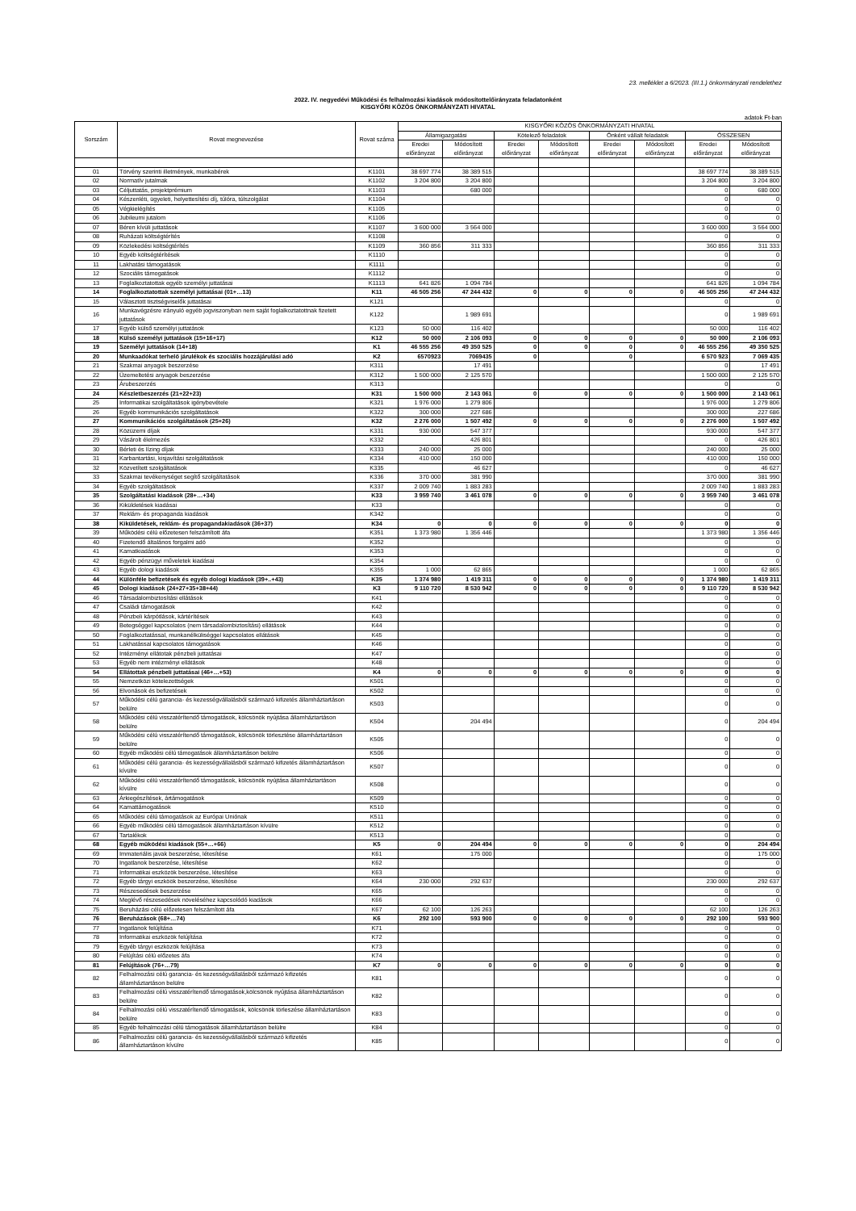23. melléklet a 6/2023. (III.1.) önkormányzati rendelethez
2022. IV. negyedévi Működési és felhalmozási kiadások módosítottelőirányzata feladatonként
KISGYŐRI KÖZÖS ÖNKORMÁNYZATI HIVATAL
adatok Ft-ban
| Sorszám | Rovat megnevezése | Rovat száma | KISGYŐRI KÖZÖS ÖNKORMÁNYZATI HIVATAL | | | | | | | |
| --- | --- | --- | --- | --- | --- | --- | --- | --- | --- | --- |
| | | | Államigazgatási | | Kötelező feladatok | | Önként vállalt feladatok | | ÖSSZESEN | |
| | | | Eredei előirányzat | Módosított előirányzat | Eredei előirányzat | Módosított előirányzat | Eredei előirányzat | Módosított előirányzat | Eredei előirányzat | Módosított előirányzat |
| 01 | Törvény szerinti illetmények, munkabérek | K1101 | 38 697 774 | 38 389 515 | | | | | 38 697 774 | 38 389 515 |
| 02 | Normatív jutalmak | K1102 | 3 204 800 | 3 204 800 | | | | | 3 204 800 | 3 204 800 |
| 03 | Céljuttatás, projektprémium | K1103 | | 680 000 | | | | | 0 | 680 000 |
| 04 | Készenléti, ügyeleti, helyettesítési díj, túlóra, túlszolgálat | K1104 | | | | | | | 0 | 0 |
| 05 | Végkielégítés | K1105 | | | | | | | 0 | 0 |
| 06 | Jubileumi jutalom | K1106 | | | | | | | 0 | 0 |
| 07 | Béren kívüli juttatások | K1107 | 3 600 000 | 3 564 000 | | | | | 3 600 000 | 3 564 000 |
| 08 | Ruházati költségtérítés | K1108 | | | | | | | 0 | 0 |
| 09 | Közlekedési költségtérítés | K1109 | 360 856 | 311 333 | | | | | 360 856 | 311 333 |
| 10 | Egyéb költségtérítések | K1110 | | | | | | | 0 | 0 |
| 11 | Lakhatási támogatások | K1111 | | | | | | | 0 | 0 |
| 12 | Szociális támogatások | K1112 | | | | | | | 0 | 0 |
| 13 | Foglalkoztatottak egyéb személyi juttatásai | K1113 | 641 826 | 1 094 784 | | | | | 641 826 | 1 094 784 |
| 14 | Foglalkoztatottak személyi juttatásai (01+…13) | K11 | 46 505 256 | 47 244 432 | 0 | 0 | 0 | 0 | 46 505 256 | 47 244 432 |
| 15 | Választott tisztségviselők juttatásai | K121 | | | | | | | 0 | 0 |
| 16 | Munkavégzésre irányuló egyéb jogviszonyban nem saját foglalkoztatottnak fizetett juttatások | K122 | | 1 989 691 | | | | | 0 | 1 989 691 |
| 17 | Egyéb külső személyi juttatások | K123 | 50 000 | 116 402 | | | | | 50 000 | 116 402 |
| 18 | Külső személyi juttatások (15+16+17) | K12 | 50 000 | 2 106 093 | 0 | 0 | 0 | 0 | 50 000 | 2 106 093 |
| 19 | Személyi juttatások (14+18) | K1 | 46 555 256 | 49 350 525 | 0 | 0 | 0 | 0 | 46 555 256 | 49 350 525 |
| 20 | Munkaadókat terhelő járulékok és szociális hozzájárulási adó | K2 | 6570923 | 7069435 | 0 | | 0 | | 6 570 923 | 7 069 435 |
| 21 | Szakmai anyagok beszerzése | K311 | | 17 491 | | | | | 0 | 17 491 |
| 22 | Üzemeltetési anyagok beszerzése | K312 | 1 500 000 | 2 125 570 | | | | | 1 500 000 | 2 125 570 |
| 23 | Árubeszerzés | K313 | | | | | | | 0 | 0 |
| 24 | Készletbeszerzés (21+22+23) | K31 | 1 500 000 | 2 143 061 | 0 | 0 | 0 | 0 | 1 500 000 | 2 143 061 |
| 25 | Informatikai szolgáltatások igénybevétele | K321 | 1 976 000 | 1 279 806 | | | | | 1 976 000 | 1 279 806 |
| 26 | Egyéb kommunikációs szolgáltatások | K322 | 300 000 | 227 686 | | | | | 300 000 | 227 686 |
| 27 | Kommunikációs szolgáltatások (25+26) | K32 | 2 276 000 | 1 507 492 | 0 | 0 | 0 | 0 | 2 276 000 | 1 507 492 |
| 28 | Közüzemi díjak | K331 | 930 000 | 547 377 | | | | | 930 000 | 547 377 |
| 29 | Vásárolt élelmezés | K332 | | 426 801 | | | | | 0 | 426 801 |
| 30 | Bérleti és lízing díjak | K333 | 240 000 | 25 000 | | | | | 240 000 | 25 000 |
| 31 | Karbantartási, kisjavítási szolgáltatások | K334 | 410 000 | 150 000 | | | | | 410 000 | 150 000 |
| 32 | Közvetített szolgáltatások | K335 | | 46 627 | | | | | 0 | 46 627 |
| 33 | Szakmai tevékenységet segítő szolgáltatások | K336 | 370 000 | 381 990 | | | | | 370 000 | 381 990 |
| 34 | Egyéb szolgáltatások | K337 | 2 009 740 | 1 883 283 | | | | | 2 009 740 | 1 883 283 |
| 35 | Szolgáltatási kiadások (28+…+34) | K33 | 3 959 740 | 3 461 078 | 0 | 0 | 0 | 0 | 3 959 740 | 3 461 078 |
| 36 | Kiküldetések kiadásai | K33 | | | | | | | 0 | 0 |
| 37 | Reklám- és propaganda kiadások | K342 | | | | | | | 0 | 0 |
| 38 | Kiküldetések, reklám- és propagandakiadások (36+37) | K34 | 0 | 0 | 0 | 0 | 0 | 0 | 0 | 0 |
| 39 | Működési célú előzetesen felszámított áfa | K351 | 1 373 980 | 1 356 446 | | | | | 1 373 980 | 1 356 446 |
| 40 | Fizetendő általános forgalmi adó | K352 | | | | | | | 0 | 0 |
| 41 | Kamatkiadások | K353 | | | | | | | 0 | 0 |
| 42 | Egyéb pénzügyi műveletek kiadásai | K354 | | | | | | | 0 | 0 |
| 43 | Egyéb dologi kiadások | K355 | 1 000 | 62 865 | | | | | 1 000 | 62 865 |
| 44 | Különféle befizetések és egyéb dologi kiadások (39+..+43) | K35 | 1 374 980 | 1 419 311 | 0 | 0 | 0 | 0 | 1 374 980 | 1 419 311 |
| 45 | Dologi kiadások (24+27+35+38+44) | K3 | 9 110 720 | 8 530 942 | 0 | 0 | 0 | 0 | 9 110 720 | 8 530 942 |
| 46 | Társadalombiztosítási ellátások | K41 | | | | | | | 0 | 0 |
| 47 | Családi támogatások | K42 | | | | | | | 0 | 0 |
| 48 | Pénzbeli kárpótlások, kártérítések | K43 | | | | | | | 0 | 0 |
| 49 | Betegséggel kapcsolatos (nem társadalombiztosítási) ellátások | K44 | | | | | | | 0 | 0 |
| 50 | Foglalkoztatással, munkanélküliséggel kapcsolatos ellátások | K45 | | | | | | | 0 | 0 |
| 51 | Lakhatással kapcsolatos támogatások | K46 | | | | | | | 0 | 0 |
| 52 | Intézményi ellátotak pénzbeli juttatásai | K47 | | | | | | | 0 | 0 |
| 53 | Egyéb nem intézményi ellátások | K48 | | | | | | | 0 | 0 |
| 54 | Ellátottak pénzbeli juttatásai (46+…+53) | K4 | 0 | 0 | 0 | 0 | 0 | 0 | 0 | 0 |
| 55 | Nemzetközi kötelezettségek | K501 | | | | | | | 0 | 0 |
| 56 | Elvonások és befizetések | K502 | | | | | | | 0 | 0 |
| 57 | Működési célú garancia- és kezességvállalásból származó kifizetés államháztartáson belülre | K503 | | | | | | | 0 | 0 |
| 58 | Működési célú visszatérítendő támogatások, kölcsönök nyújtása államháztartáson belülre | K504 | | 204 494 | | | | | 0 | 204 494 |
| 59 | Működési célú visszatérítendő támogatások, kölcsönök törlesztése államháztartáson belülre | K505 | | | | | | | 0 | 0 |
| 60 | Egyéb működési célú támogatások államháztartáson belülre | K506 | | | | | | | 0 | 0 |
| 61 | Működési célú garancia- és kezességvállalásból származó kifizetés államháztartáson kívülre | K507 | | | | | | | 0 | 0 |
| 62 | Működési célú visszatérítendő támogatások, kölcsönök nyújtása államháztartáson kívülre | K508 | | | | | | | 0 | 0 |
| 63 | Árkiegészítések, ártámogatások | K509 | | | | | | | 0 | 0 |
| 64 | Kamattámogatások | K510 | | | | | | | 0 | 0 |
| 65 | Működési célú támogatások az Európai Uniónak | K511 | | | | | | | 0 | 0 |
| 66 | Egyéb működési célú támogatások államháztartáson kívülre | K512 | | | | | | | 0 | 0 |
| 67 | Tartalékok | K513 | | | | | | | 0 | 0 |
| 68 | Egyéb működési kiadások (55+…+66) | K5 | 0 | 204 494 | 0 | 0 | 0 | 0 | 0 | 204 494 |
| 69 | Immateriális javak beszerzése, létesítése | K61 | | 175 000 | | | | | 0 | 175 000 |
| 70 | Ingatlanok beszerzése, létesítése | K62 | | | | | | | 0 | 0 |
| 71 | Informatikai eszközök beszerzése, létesítése | K63 | | | | | | | 0 | 0 |
| 72 | Egyéb tárgyi eszköök beszerzése, létesítése | K64 | 230 000 | 292 637 | | | | | 230 000 | 292 637 |
| 73 | Részesedések beszerzése | K65 | | | | | | | 0 | 0 |
| 74 | Meglévő részesedések növeléséhez kapcsolódó kiadások | K66 | | | | | | | 0 | 0 |
| 75 | Beruházási célú előzetesen felszámított áfa | K67 | 62 100 | 126 263 | | | | | 62 100 | 126 263 |
| 76 | Beruházások (68+…74) | K6 | 292 100 | 593 900 | 0 | 0 | 0 | 0 | 292 100 | 593 900 |
| 77 | Ingatlanok felújítása | K71 | | | | | | | 0 | 0 |
| 78 | Informatikai eszközök felújítása | K72 | | | | | | | 0 | 0 |
| 79 | Egyéb tárgyi eszközök felújítása | K73 | | | | | | | 0 | 0 |
| 80 | Felújítási célú előzetes áfa | K74 | | | | | | | 0 | 0 |
| 81 | Felújítások (76+…79) | K7 | 0 | 0 | 0 | 0 | 0 | 0 | 0 | 0 |
| 82 | Felhalmozási célú garancia- és kezességvállalásból származó kifizetés államháztartáson belülre | K81 | | | | | | | 0 | 0 |
| 83 | Felhalmozási célú visszatérítendő támogatások,kölcsönök nyújtása államháztartáson belülre | K82 | | | | | | | 0 | 0 |
| 84 | Felhalmozási célú visszatérítendő támogatások, kölcsönök törleszése államháztartáson belülre | K83 | | | | | | | 0 | 0 |
| 85 | Egyéb felhalmozási célú támogatások államháztartáson belülre | K84 | | | | | | | 0 | 0 |
| 86 | Felhalmozási célú garancia- és kezességvállalásból származó kifizetés államháztartáson kívülre | K85 | | | | | | | 0 | 0 |